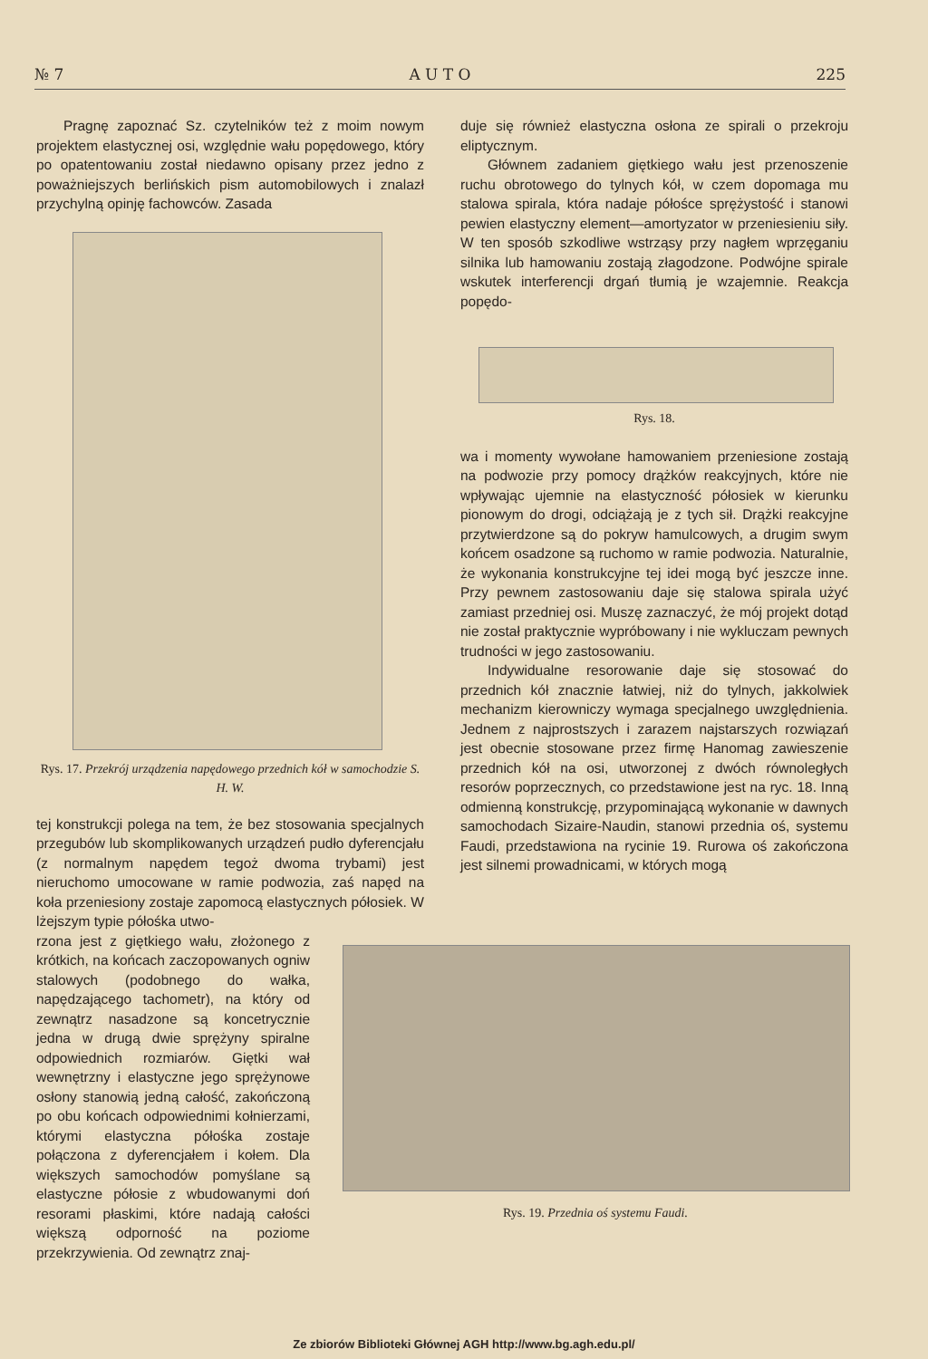№ 7 A U T O 225
Pragnę zapoznać Sz. czytelników też z moim nowym projektem elastycznej osi, względnie wału popędowego, który po opatentowaniu został niedawno opisany przez jedno z poważniejszych berlińskich pism automobilowych i znalazł przychylną opinję fachowców. Zasada
Rys. 17. Przekrój urządzenia napędowego przednich kół w samochodzie S. H. W.
tej konstrukcji polega na tem, że bez stosowania specjalnych przegubów lub skomplikowanych urządzeń pudło dyferencjału (z normalnym napędem tegoż dwoma trybami) jest nieruchomo umocowane w ramie podwozia, zaś napęd na koła przeniesiony zostaje zapomocą elastycznych półosiek. W lżejszym typie półośka utwo-
rzona jest z giętkiego wału, złożonego z krótkich, na końcach zaczopowanych ogniw stalowych (podobnego do wałka, napędzającego tachometr), na który od zewnątrz nasadzone są koncetrycznie jedna w drugą dwie sprężyny spiralne odpowiednich rozmiarów. Giętki wał wewnętrzny i elastyczne jego sprężynowe osłony stanowią jedną całość, zakończoną po obu końcach odpowiednimi kołnierzami, którymi elastyczna półośka zostaje połączona z dyferencjałem i kołem. Dla większych samochodów pomyślane są elastyczne półosie z wbudowanymi doń resorami płaskimi, które nadają całości większą odporność na poziome przekrzywienia. Od zewnątrz znaj-
duje się również elastyczna osłona ze spirali o przekroju eliptycznym.
Głównem zadaniem giętkiego wału jest przenoszenie ruchu obrotowego do tylnych kół, w czem dopomaga mu stalowa spirala, która nadaje półośce sprężystość i stanowi pewien elastyczny element—amortyzator w przeniesieniu siły. W ten sposób szkodliwe wstrząsy przy nagłem wprzęganiu silnika lub hamowaniu zostają złagodzone. Podwójne spirale wskutek interferencji drgań tłumią je wzajemnie. Reakcja popędo-
Rys. 18.
wa i momenty wywołane hamowaniem przeniesione zostają na podwozie przy pomocy drążków reakcyjnych, które nie wpływając ujemnie na elastyczność półosiek w kierunku pionowym do drogi, odciążają je z tych sił. Drążki reakcyjne przytwierdzone są do pokryw hamulcowych, a drugim swym końcem osadzone są ruchomo w ramie podwozia. Naturalnie, że wykonania konstrukcyjne tej idei mogą być jeszcze inne. Przy pewnem zastosowaniu daje się stalowa spirala użyć zamiast przedniej osi. Muszę zaznaczyć, że mój projekt dotąd nie został praktycznie wypróbowany i nie wykluczam pewnych trudności w jego zastosowaniu.
Indywidualne resorowanie daje się stosować do przednich kół znacznie łatwiej, niż do tylnych, jakkolwiek mechanizm kierowniczy wymaga specjalnego uwzględnienia. Jednem z najprostszych i zarazem najstarszych rozwiązań jest obecnie stosowane przez firmę Hanomag zawieszenie przednich kół na osi, utworzonej z dwóch równoległych resorów poprzecznych, co przedstawione jest na ryc. 18. Inną odmienną konstrukcję, przypominającą wykonanie w dawnych samochodach Sizaire-Naudin, stanowi przednia oś, systemu Faudi, przedstawiona na rycinie 19. Rurowa oś zakończona jest silnemi prowadnicami, w których mogą
Rys. 19. Przednia oś systemu Faudi.
Ze zbiorów Biblioteki Głównej AGH http://www.bg.agh.edu.pl/